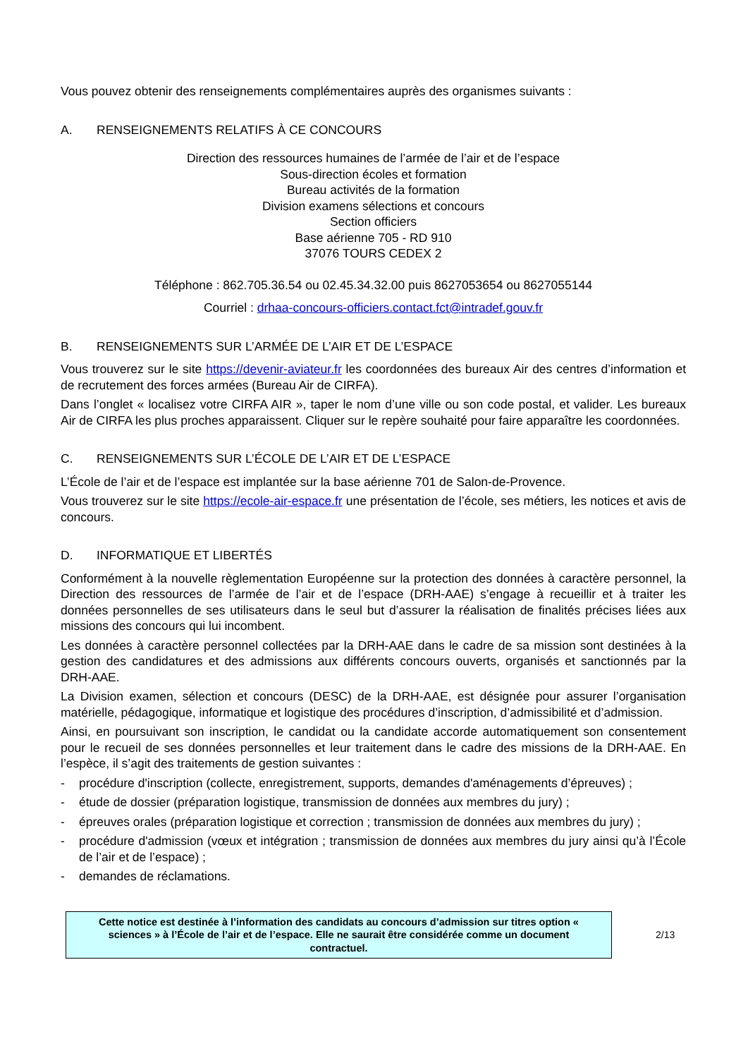Vous pouvez obtenir des renseignements complémentaires auprès des organismes suivants :
A. RENSEIGNEMENTS RELATIFS À CE CONCOURS
Direction des ressources humaines de l’armée de l’air et de l’espace
Sous-direction écoles et formation
Bureau activités de la formation
Division examens sélections et concours
Section officiers
Base aérienne 705 - RD 910
37076 TOURS CEDEX 2
Téléphone : 862.705.36.54 ou 02.45.34.32.00 puis 8627053654 ou 8627055144
Courriel : drhaa-concours-officiers.contact.fct@intradef.gouv.fr
B. RENSEIGNEMENTS SUR L’ARMÉE DE L’AIR ET DE L’ESPACE
Vous trouverez sur le site https://devenir-aviateur.fr les coordonnées des bureaux Air des centres d’information et de recrutement des forces armées (Bureau Air de CIRFA).
Dans l’onglet « localisez votre CIRFA AIR », taper le nom d’une ville ou son code postal, et valider. Les bureaux Air de CIRFA les plus proches apparaissent. Cliquer sur le repère souhaité pour faire apparaître les coordonnées.
C. RENSEIGNEMENTS SUR L’ÉCOLE DE L’AIR ET DE L’ESPACE
L’École de l’air et de l’espace est implantée sur la base aérienne 701 de Salon-de-Provence.
Vous trouverez sur le site https://ecole-air-espace.fr une présentation de l’école, ses métiers, les notices et avis de concours.
D. INFORMATIQUE ET LIBERTÉS
Conformément à la nouvelle règlementation Européenne sur la protection des données à caractère personnel, la Direction des ressources de l’armée de l’air et de l’espace (DRH-AAE) s’engage à recueillir et à traiter les données personnelles de ses utilisateurs dans le seul but d’assurer la réalisation de finalités précises liées aux missions des concours qui lui incombent.
Les données à caractère personnel collectées par la DRH-AAE dans le cadre de sa mission sont destinées à la gestion des candidatures et des admissions aux différents concours ouverts, organisés et sanctionnés par la DRH-AAE.
La Division examen, sélection et concours (DESC) de la DRH-AAE, est désignée pour assurer l’organisation matérielle, pédagogique, informatique et logistique des procédures d’inscription, d’admissibilité et d’admission.
Ainsi, en poursuivant son inscription, le candidat ou la candidate accorde automatiquement son consentement pour le recueil de ses données personnelles et leur traitement dans le cadre des missions de la DRH-AAE. En l’espèce, il s’agit des traitements de gestion suivantes :
- procédure d'inscription (collecte, enregistrement, supports, demandes d'aménagements d’épreuves) ;
- étude de dossier (préparation logistique, transmission de données aux membres du jury) ;
- épreuves orales (préparation logistique et correction ; transmission de données aux membres du jury) ;
- procédure d'admission (vœux et intégration ; transmission de données aux membres du jury ainsi qu’à l’École de l’air et de l’espace) ;
- demandes de réclamations.
Cette notice est destinée à l’information des candidats au concours d’admission sur titres option « sciences » à l’École de l’air et de l’espace. Elle ne saurait être considérée comme un document contractuel.
2/13